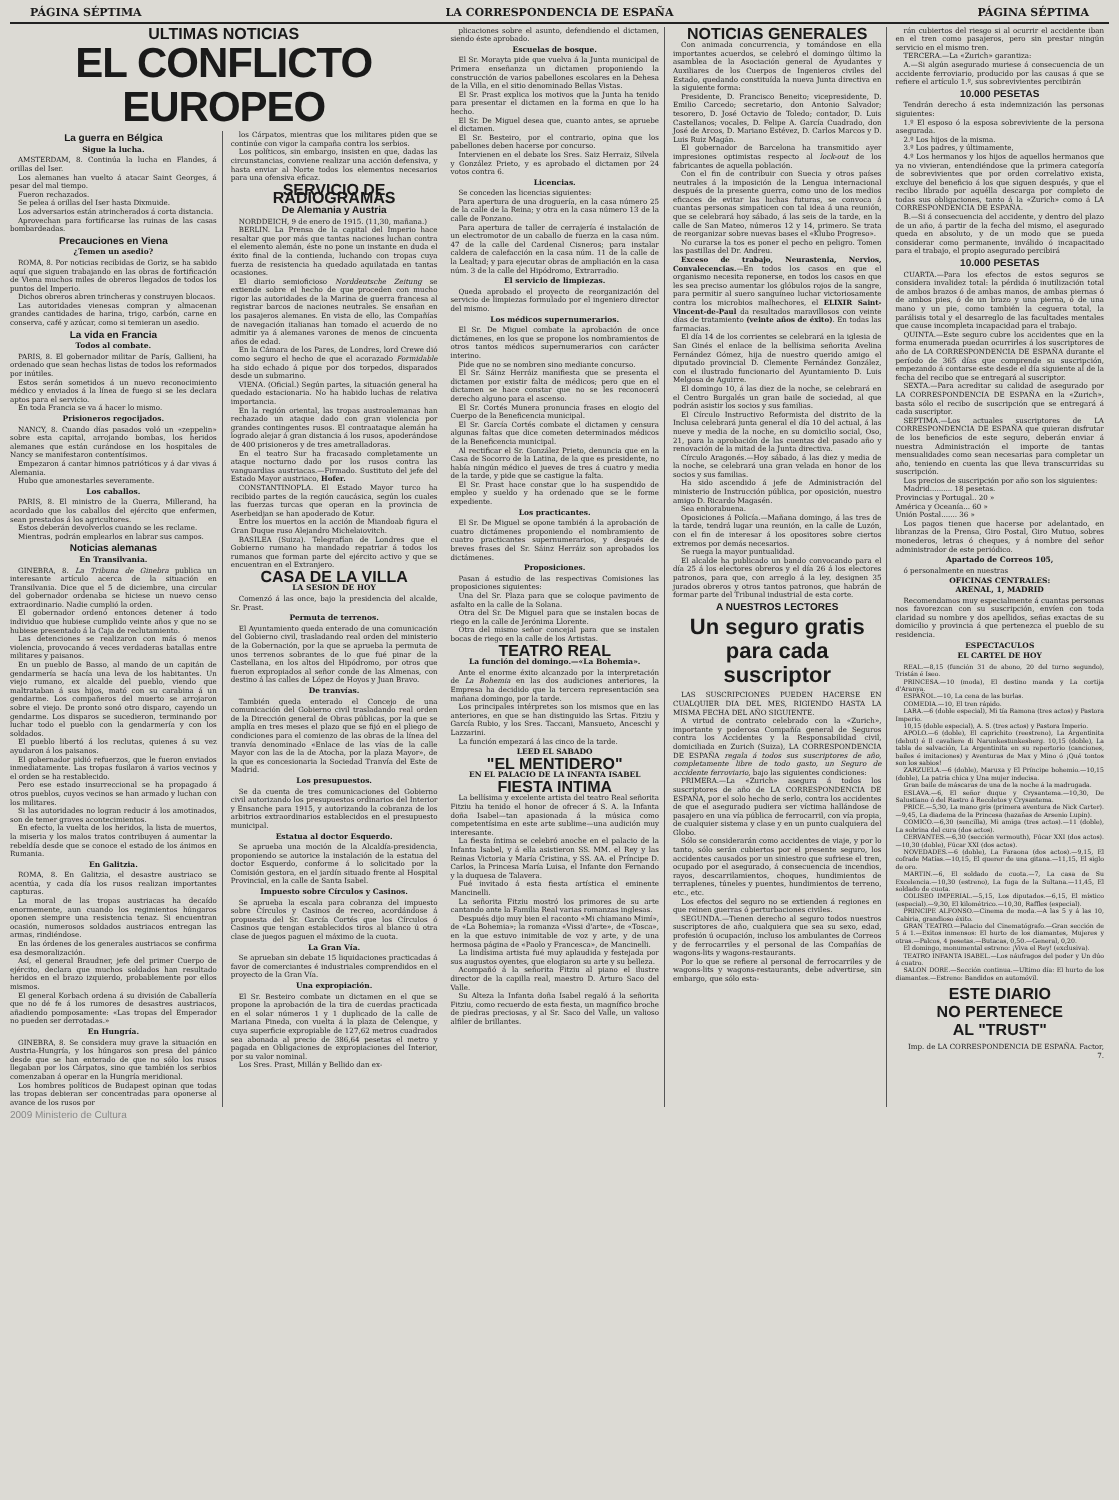PÁGINA SÉPTIMA LA CORRESPONDENCIA DE ESPAÑA PÁGINA SÉPTIMA
ULTIMAS NOTICIAS
EL CONFLICTO EUROPEO
La guerra en Bélgica
Sigue la lucha.
AMSTERDAM, 8. Continúa la lucha en Flandes, á orillas del Iser.
Los alemanes han vuelto á atacar Saint Georges, á pesar del mal tiempo.
Fueron rechazados.
Se pelea á orillas del Iser hasta Dixmuide.
Los adversarios están atrincherados á corta distancia.
Aprovechan para fortificarse las ruinas de las casas bombardeadas.
Precauciones en Viena
¿Temen un asedio?
ROMA, 8. Por noticias recibidas de Goriz, se ha sabido aquí que siguen trabajando en las obras de fortificación de Viena muchos miles de obreros llegados de todos los puntos del Imperio.
Dichos obreros abren trincheras y construyen blocaos.
Las autoridades vienesas compran y almacenan grandes cantidades de harina, trigo, carbón, carne en conserva, café y azúcar, como si temieran un asedio.
La vida en Francia
Todos al combate.
PARIS, 8. El gobernador militar de París, Gallieni, ha ordenado que sean hechas listas de todos los reformados por inútiles.
Estos serán sometidos á un nuevo reconocimiento médico y enviados á la línea de fuego si se les declara aptos para el servicio.
En toda Francia se va á hacer lo mismo.
Prisioneros regocijados.
NANCY, 8. Cuando días pasados voló un «zeppelin» sobre esta capital, arrojando bombas, los heridos alemanes que están curándose en los hospitales de Nancy se manifestaron contentísimos.
Empezaron á cantar himnos patrióticos y á dar vivas á Alemania.
Hubo que amonestarles severamente.
Los caballos.
PARIS, 8. El ministro de la Guerra, Millerand, ha acordado que los caballos del ejército que enfermen, sean prestados á los agricultores.
Estos deberán devolverlos cuando se les reclame.
Mientras, podrán emplearlos en labrar sus campos.
Noticias alemanas
En Transilvania.
GINEBRA, 8. La Tribuna de Ginebra publica un interesante artículo acerca de la situación en Transilvania. Dice que el 5 de diciembre, una circular del gobernador ordenaba se hiciese un nuevo censo extraordinario. Nadie cumplió la orden.
El gobernador ordenó entonces detener á todo individuo que hubiese cumplido veinte años y que no se hubiese presentado á la Caja de reclutamiento.
Las detenciones se realizaron con más ó menos violencia, provocando á veces verdaderas batallas entre militares y paisanos.
En un pueblo de Basso, al mando de un capitán de gendarmería se hacía una leva de los habitantes. Un viejo rumano, ex alcalde del pueblo, viendo que maltrataban á sus hijos, mató con su carabina á un gendarme. Los compañeros del muerto se arrojaron sobre el viejo. De pronto sonó otro disparo, cayendo un gendarme. Los disparos se sucedieron, terminando por luchar todo el pueblo con la gendarmería y con los soldados.
El pueblo libertó á los reclutas, quienes á su vez ayudaron á los paisanos.
El gobernador pidió refuerzos, que le fueron enviados inmediatamente. Las tropas fusilaron á varios vecinos y el orden se ha restablecido.
Pero ese estado insurreccional se ha propagado á otros pueblos, cuyos vecinos se han armado y luchan con los militares.
Si las autoridades no logran reducir á los amotinados, son de temer graves acontecimientos.
En efecto, la vuelta de los heridos, la lista de muertos, la miseria y los malos tratos contribuyen á aumentar la rebeldía desde que se conoce el estado de los ánimos en Rumania.
En Galitzia.
ROMA, 8. En Galitzia, el desastre austriaco se acentúa, y cada día los rusos realizan importantes capturas.
La moral de las tropas austriacas ha decaído enormemente, aun cuando los regimientos húngaros oponen siempre una resistencia tenaz. Si encuentran ocasión, numerosos soldados austriacos entregan las armas, rindiéndose.
En las órdenes de los generales austriacos se confirma esa desmoralización.
Así, el general Braudner, jefe del primer Cuerpo de ejército, declara que muchos soldados han resultado heridos en el brazo izquierdo, probablemente por ellos mismos.
El general Korbach ordena á su división de Caballería que no dé fe á los rumores de desastres austriacos, añadiendo pomposamente: «Las tropas del Emperador no pueden ser derrotadas.»
En Hungría.
GINEBRA, 8. Se considera muy grave la situación en Austria-Hungría, y los húngaros son presa del pánico desde que se han enterado de que no sólo los rusos llegaban por los Cárpatos, sino que también los serbios comenzaban á operar en la Hungría meridional.
Los hombres políticos de Budapest opinan que todas las tropas debieran ser concentradas para oponerse al avance de los rusos por
los Cárpatos, mientras que los militares piden que se continúe con vigor la campaña contra los serbios.
Los políticos, sin embargo, insisten en que, dadas las circunstancias, conviene realizar una acción defensiva, y hasta enviar al Norte todos los elementos necesarios para una ofensiva eficaz.
SERVICIO DE RADIOGRAMAS
De Alemania y Austria
NORDDEICH, 9 de enero de 1915. (11,30, mañana.)
BERLIN. La Prensa de la capital del Imperio hace resaltar que por más que tantas naciones luchan contra el elemento alemán, éste no pone un instante en duda el éxito final de la contienda, luchando con tropas cuya fuerza de resistencia ha quedado aquilatada en tantas ocasiones.
El diario semioficioso Norddeutsche Zeitung se extiende sobre el hecho de que proceden con mucho rigor las autoridades de la Marina de guerra francesa al registrar barcos de naciones neutrales. Se ensañan en los pasajeros alemanes. En vista de ello, las Compañías de navegación italianas han tomado el acuerdo de no admitir ya á alemanes varones de menos de cincuenta años de edad.
En la Cámara de los Pares, de Londres, lord Crewe dió como seguro el hecho de que el acorazado Formidable ha sido echado á pique por dos torpedos, disparados desde un submarino.
VIENA. (Oficial.) Según partes, la situación general ha quedado estacionaria. No ha habido luchas de relativa importancia.
En la región oriental, las tropas austroalemanas han rechazado un ataque dado con gran violencia por grandes contingentes rusos. El contraataque alemán ha logrado alejar á gran distancia á los rusos, apoderándose de 400 prisioneros y de tres ametralladoras.
En el teatro Sur ha fracasado completamente un ataque nocturno dado por los rusos contra las vanguardias austriacas.—Firmado. Sustituto del jefe del Estado Mayor austriaco, Hofer.
CONSTANTINOPLA. El Estado Mayor turco ha recibido partes de la región caucásica, según los cuales las fuerzas turcas que operan en la provincia de Aserbeidjan se han apoderado de Kotur.
Entre los muertos en la acción de Miandoab figura el Gran Duque ruso Alejandro Michelaiovitch.
BASILEA (Suiza). Telegrafían de Londres que el Gobierno rumano ha mandado repatriar á todos los rumanos que forman parte del ejército activo y que se encuentran en el Extranjero.
CASA DE LA VILLA
LA SESION DE HOY
Comenzó á las once, bajo la presidencia del alcalde, Sr. Prast.
Permuta de terrenos.
El Ayuntamiento queda enterado de una comunicación del Gobierno civil, trasladando real orden del ministerio de la Gobernación, por la que se aprueba la permuta de unos terrenos sobrantes de lo que fué pinar de la Castellana, en los altos del Hipódromo, por otros que fueron expropiados al señor conde de las Almenas, con destino á las calles de López de Hoyos y Juan Bravo.
De tranvías.
También queda enterado el Concejo de una comunicación del Gobierno civil trasladando real orden de la Dirección general de Obras públicas, por la que se amplía en tres meses el plazo que se fijó en el pliego de condiciones para el comienzo de las obras de la línea del tranvía denominado «Enlace de las vías de la calle Mayor con las de la de Atocha, por la plaza Mayor», de la que es concesionaria la Sociedad Tranvía del Este de Madrid.
Los presupuestos.
Se da cuenta de tres comunicaciones del Gobierno civil autorizando los presupuestos ordinarios del Interior y Ensanche para 1915, y autorizando la cobranza de los arbitrios extraordinarios establecidos en el presupuesto municipal.
Estatua al doctor Esquerdo.
Se aprueba una moción de la Alcaldía-presidencia, proponiendo se autorice la instalación de la estatua del doctor Esquerdo, conforme á lo solicitado por la Comisión gestora, en el jardín situado frente al Hospital Provincial, en la calle de Santa Isabel.
Impuesto sobre Círculos y Casinos.
Se aprueba la escala para cobranza del impuesto sobre Círculos y Casinos de recreo, acordándose á propuesta del Sr. García Cortés que los Círculos ó Casinos que tengan establecidos tiros al blanco ú otra clase de juegos paguen el máximo de la cuota.
La Gran Vía.
Se aprueban sin debate 15 liquidaciones practicadas á favor de comerciantes é industriales comprendidos en el proyecto de la Gran Vía.
Una expropiación.
El Sr. Besteiro combate un dictamen en el que se propone la aprobación de la tira de cuerdas practicada en el solar números 1 y 1 duplicado de la calle de Mariana Pineda, con vuelta á la plaza de Celenque, y cuya superficie expropiable de 127,62 metros cuadrados sea abonada al precio de 386,64 pesetas el metro y pagada en Obligaciones de expropiaciones del Interior, por su valor nominal.
Los Sres. Prast, Millán y Bellido dan ex-
plicaciones sobre el asunto, defendiendo el dictamen, siendo éste aprobado.
Escuelas de bosque.
El Sr. Morayta pide que vuelva á la Junta municipal de Primera enseñanza un dictamen proponiendo la construcción de varios pabellones escolares en la Dehesa de la Villa, en el sitio denominado Bellas Vistas.
El Sr. Prast explica los motivos que la Junta ha tenido para presentar el dictamen en la forma en que lo ha hecho.
El Sr. De Miguel desea que, cuanto antes, se apruebe el dictamen.
El Sr. Besteiro, por el contrario, opina que los pabellones deben hacerse por concurso.
Intervienen en el debate los Sres. Saiz Herraiz, Silvela y González Prieto, y es aprobado el dictamen por 24 votos contra 6.
Licencias.
Se conceden las licencias siguientes:
Para apertura de una droguería, en la casa número 25 de la calle de la Reina; y otra en la casa número 13 de la calle de Ponzano.
Para apertura de taller de cerrajería é instalación de un electromotor de un caballo de fuerza en la casa núm. 47 de la calle del Cardenal Cisneros; para instalar caldera de calefacción en la casa núm. 11 de la calle de la Lealtad; y para ejecutar obras de ampliación en la casa núm. 3 de la calle del Hipódromo, Extrarradio.
El servicio de limpiezas.
Queda aprobado el proyecto de reorganización del servicio de limpiezas formulado por el ingeniero director del mismo.
Los médicos supernumerarios.
El Sr. De Miguel combate la aprobación de once dictámenes, en los que se propone los nombramientos de otros tantos médicos supernumerarios con carácter interino.
Pide que no se nombren sino mediante concurso.
El Sr. Sáinz Herráiz manifiesta que se presenta el dictamen por existir falta de médicos; pero que en el dictamen se hace constar que no se les reconocerá derecho alguno para el ascenso.
El Sr. Cortés Munera pronuncia frases en elogio del Cuerpo de la Beneficencia municipal.
El Sr. García Cortés combate el dictamen y censura algunas faltas que dice cometen determinados médicos de la Beneficencia municipal.
Al rectificar el Sr. González Prieto, denuncia que en la Casa de Socorro de la Latina, de la que es presidente, no había ningún médico el jueves de tres á cuatro y media de la tarde, y pide que se castigue la falta.
El Sr. Prast hace constar que lo ha suspendido de empleo y sueldo y ha ordenado que se le forme expediente.
Los practicantes.
El Sr. De Miguel se opone también á la aprobación de cuatro dictámenes proponiendo el nombramiento de cuatro practicantes supernumerarios, y después de breves frases del Sr. Sáinz Herráiz son aprobados los dictámenes.
Proposiciones.
Pasan á estudio de las respectivas Comisiones las proposiciones siguientes:
Una del Sr. Plaza para que se coloque pavimento de asfalto en la calle de la Solana.
Otra del Sr. De Miguel para que se instalen bocas de riego en la calle de Jerónima Llorente.
Otra del mismo señor concejal para que se instalen bocas de riego en la calle de los Artistas.
TEATRO REAL
La función del domingo.—«La Bohemia».
Ante el enorme éxito alcanzado por la interpretación de La Bohemia en las dos audiciones anteriores, la Empresa ha decidido que la tercera representación sea mañana domingo, por la tarde.
Los principales intérpretes son los mismos que en las anteriores, en que se han distinguido las Srtas. Fitziu y García Rubio, y los Sres. Taccani, Mansueto, Anceschi y Lazzarini.
La función empezará á las cinco de la tarde.
LEED EL SABADO
"EL MENTIDERO"
EN EL PALACIO DE LA INFANTA ISABEL
FIESTA INTIMA
La bellísima y excelente artista del teatro Real señorita Fitziu ha tenido el honor de ofrecer á S. A. la Infanta doña Isabel—tan apasionada á la música como competentísima en este arte sublime—una audición muy interesante.
La fiesta íntima se celebró anoche en el palacio de la Infanta Isabel, y á ella asistieron SS. MM. el Rey y las Reinas Victoria y María Cristina, y SS. AA. el Príncipe D. Carlos, la Princesa María Luisa, el Infante don Fernando y la duquesa de Talavera.
Fué invitado á esta fiesta artística el eminente Mancinelli.
La señorita Fitziu mostró los primores de su arte cantando ante la Familia Real varias romanzas inglesas.
Después dijo muy bien el raconto «Mi chiamano Mimí», de «La Bohemia»; la romanza «Vissi d'arte», de «Tosca», en la que estuvo inimitable de voz y arte, y de una hermosa página de «Paolo y Francesca», de Mancinelli.
La lindísima artista fué muy aplaudida y festejada por sus augustos oyentes, que elogiaron su arte y su belleza.
Acompañó á la señorita Fitziu al piano el ilustre director de la capilla real, maestro D. Arturo Saco del Valle.
Su Alteza la Infanta doña Isabel regaló á la señorita Fitziu, como recuerdo de esta fiesta, un magnífico broche de piedras preciosas, y al Sr. Saco del Valle, un valioso alfiler de brillantes.
NOTICIAS GENERALES
Con animada concurrencia, y tomándose en ella importantes acuerdos, se celebró el domingo último la asamblea de la Asociación general de Ayudantes y Auxiliares de los Cuerpos de Ingenieros civiles del Estado, quedando constituída la nueva Junta directiva en la siguiente forma:
Presidente, D. Francisco Beneito; vicepresidente, D. Emilio Carcedo; secretario, don Antonio Salvador; tesorero, D. José Octavio de Toledo; contador, D. Luis Castellanos; vocales, D. Felipe A. García Cuadrado, don José de Arcos, D. Mariano Estévez, D. Carlos Marcos y D. Luis Ruiz Magán.
El gobernador de Barcelona ha transmitido ayer impresiones optimistas respecto al lock-out de los fabricantes de aquella población.
Con el fin de contribuir con Suecia y otros países neutrales á la imposición de la Lengua internacional después de la presente guerra, como uno de los medios eficaces de evitar las luchas futuras, se convoca á cuantas personas simpaticen con tal idea á una reunión, que se celebrará hoy sábado, á las seis de la tarde, en la calle de San Mateo, números 12 y 14, primero. Se trata de reorganizar sobre nuevas bases el «Klubo Progreso».
No curarse la tos es poner el pecho en peligro. Tomen las pastillas del Dr. Andreu.
Exceso de trabajo, Neurastenia, Nervios, Convalecencias.—En todos los casos en que el organismo necesita reponerse, en todos los casos en que les sea preciso aumentar los glóbulos rojos de la sangre, para permitir al suero sanguíneo luchar victoriosamente contra los microbios malhechores, el ELIXIR Saint-Vincent-de-Paul da resultados maravillosos con veinte días de tratamiento (veinte años de éxito). En todas las farmacias.
El día 14 de los corrientes se celebrará en la iglesia de San Ginés el enlace de la bellísima señorita Avelina Fernández Gómez, hija de nuestro querido amigo el diputado provincial D. Clemente Fernández González, con el ilustrado funcionario del Ayuntamiento D. Luis Melgosa de Aguirre.
El domingo 10, á las diez de la noche, se celebrará en el Centro Burgalés un gran baile de sociedad, al que podrán asistir los socios y sus familias.
El Círculo Instructivo Reformista del distrito de la Inclusa celebrará junta general el día 10 del actual, á las nueve y media de la noche, en su domicilio social, Oso, 21, para la aprobación de las cuentas del pasado año y renovación de la mitad de la Junta directiva.
Círculo Aragonés.—Hoy sábado, á las diez y media de la noche, se celebrará una gran velada en honor de los socios y sus familias.
Ha sido ascendido á jefe de Administración del ministerio de Instrucción pública, por oposición, nuestro amigo D. Ricardo Magasén.
Sea enhorabuena.
Oposiciones á Policía.—Mañana domingo, á las tres de la tarde, tendrá lugar una reunión, en la calle de Luzón, con el fin de interesar á los opositores sobre ciertos extremos por demás necesarios.
Se ruega la mayor puntualidad.
El alcalde ha publicado un bando convocando para el día 25 á los electores obreros y el día 26 á los electores patronos, para que, con arreglo á la ley, designen 35 jurados obreros y otros tantos patronos, que habrán de formar parte del Tribunal industrial de esta corte.
A NUESTROS LECTORES
Un seguro gratis
para cada suscriptor
LAS SUSCRIPCIONES PUEDEN HACERSE EN CUALQUIER DIA DEL MES, RIGIENDO HASTA LA MISMA FECHA DEL AÑO SIGUIENTE.
A virtud de contrato celebrado con la «Zurich», importante y poderosa Compañía general de Seguros contra los Accidentes y la Responsabilidad civil, domiciliada en Zurich (Suiza), LA CORRESPONDENCIA DE ESPAÑA regala á todos sus suscriptores de año, completamente libre de todo gasto, un Seguro de accidente ferroviario, bajo las siguientes condiciones:
PRIMERA.—La «Zurich» asegura á todos los suscriptores de año de LA CORRESPONDENCIA DE ESPAÑA, por el solo hecho de serlo, contra los accidentes de que el asegurado pudiera ser víctima hallándose de pasajero en una vía pública de ferrocarril, con vía propia, de cualquier sistema y clase y en un punto cualquiera del Globo.
Sólo se considerarán como accidentes de viaje, y por lo tanto, sólo serán cubiertos por el presente seguro, los accidentes causados por un siniestro que sufriese el tren, ocupado por el asegurado, á consecuencia de incendios, rayos, descarrilamientos, choques, hundimientos de terraplenes, túneles y puentes, hundimientos de terreno, etc., etc.
Los efectos del seguro no se extienden á regiones en que reinen guerras ó perturbaciones civiles.
SEGUNDA.—Tienen derecho al seguro todos nuestros suscriptores de año, cualquiera que sea su sexo, edad, profesión ú ocupación, incluso los ambulantes de Correos y de ferrocarriles y el personal de las Compañías de wagons-lits y wagons-restaurants.
Por lo que se refiere al personal de ferrocarriles y de wagons-lits y wagons-restaurants, debe advertirse, sin embargo, que sólo esta-
rán cubiertos del riesgo si al ocurrir el accidente iban en el tren como pasajeros, pero sin prestar ningún servicio en el mismo tren.
TERCERA.—La «Zurich» garantiza:
A.—Si algún asegurado muriese á consecuencia de un accidente ferroviario, producido por las causas á que se refiere el artículo 1.º, sus sobrevivientes percibirán
10.000 PESETAS
Tendrán derecho á esta indemnización las personas siguientes:
1.º El esposo ó la esposa sobreviviente de la persona asegurada.
2.º Los hijos de la misma.
3.º Los padres, y últimamente,
4.º Los hermanos y los hijos de aquellos hermanos que ya no vivieran, entendiéndose que la primera categoría de sobrevivientes que por orden correlativo exista, excluye del beneficio á los que siguen después, y que el recibo librado por aquélla descarga por completo de todas sus obligaciones, tanto á la «Zurich» como á LA CORRESPONDENCIA DE ESPAÑA.
B.—Si á consecuencia del accidente, y dentro del plazo de un año, á partir de la fecha del mismo, el asegurado queda en absoluto, y de un modo que se pueda considerar como permanente, inválido ó incapacitado para el trabajo, el propio asegurado percibirá
10.000 PESETAS
CUARTA.—Para los efectos de estos seguros se considera invalidez total: la pérdida ó inutilización total de ambos brazos ó de ambas manos, de ambas piernas ó de ambos pies, ó de un brazo y una pierna, ó de una mano y un pie, como también la ceguera total, la parálisis total y el desarreglo de las facultades mentales que cause incompleta incapacidad para el trabajo.
QUINTA.—Este seguro cubre los accidentes que en la forma enumerada puedan ocurrirles á los suscriptores de año de LA CORRESPONDENCIA DE ESPAÑA durante el período de 365 días que comprende su suscripción, empezando á contarse este desde el día siguiente al de la fecha del recibo que se entregará al suscriptor.
SEXTA.—Para acreditar su calidad de asegurado por LA CORRESPONDENCIA DE ESPAÑA en la «Zurich», basta sólo el recibo de suscripción que se entregará á cada suscriptor.
SEPTIMA.—Los actuales suscriptores de LA CORRESPONDENCIA DE ESPAÑA que quieran disfrutar de los beneficios de este seguro, deberán enviar á nuestra Administración el importe de tantas mensualidades como sean necesarias para completar un año, teniendo en cuenta las que lleva transcurridas su suscripción.
Los precios de suscripción por año son los siguientes:
Madrid.......... 18 pesetas.
Provincias y Portugal.. 20 »
América y Oceanía... 60 »
Unión Postal....... 36 »
Los pagos tienen que hacerse por adelantado, en libranzas de la Prensa, Giro Postal, Giro Mutuo, sobres monederos, letras ó cheques, y á nombre del señor administrador de este periódico.
Apartado de Correos 105,
ó personalmente en nuestras
OFICINAS CENTRALES:
ARENAL, 1, MADRID
Recomendamos muy especialmente á cuantas personas nos favorezcan con su suscripción, envíen con toda claridad su nombre y dos apellidos, señas exactas de su domicilio y provincia á que pertenezca el pueblo de su residencia.
ESPECTACULOS
EL CARTEL DE HOY
REAL.—8,15 (función 31 de abono, 20 del turno segundo), Tristán é Iseo.
PRINCESA.—10 (moda), El destino manda y La cortija d'Aranya.
ESPAÑOL.—10, La cena de las burlas.
COMEDIA.—10, El tren rápido.
LARA.—6 (doble especial), Mi tía Ramona (tres actos) y Pastora Imperio.
10,15 (doble especial), A. S. (tres actos) y Pastora Imperio.
APOLO.—6 (doble), El caprichito (reestreno), La Argentinita (debut) é Il cavaliere di Narunkestunkesberg. 10,15 (doble), La tabla de salvación, La Argentinita en su repertorio (canciones, bailes é imitaciones) y Aventuras de Max y Mino ó ¡Qué tontos son los sabios!
ZARZUELA.—6 (doble), Maruxa y El Príncipe bohemio.—10,15 (doble), La patria chica y Una mujer indecisa.
Gran baile de máscaras de una de la noche á la madrugada.
ESLAVA.—6, El señor duque y Crysantema.—10,30, De Salustiano ó del Rastro á Recoletos y Crysantema.
PRICE.—5,30, La mano gris (primera aventura de Nick Carter).—9,45, La diadema de la Princesa (hazañas de Arsenio Lupin).
COMICO.—6,30 (sencilla), Mi amiga (tres actos).—11 (doble), La sobrina del cura (dos actos).
CERVANTES.—6,30 (sección vermouth), Fúcar XXI (dos actos).—10,30 (doble), Fúcar XXI (dos actos).
NOVEDADES.—6 (doble), La Faraona (dos actos).—9,15, El cofrade Matías.—10,15, El querer de una gitana.—11,15, El siglo de oro.
MARTIN.—6, El soldado de cuota.—7, La casa de Su Excelencia.—10,30 (estreno), La fuga de la Sultana.—11,45, El soldado de cuota.
COLISEO IMPERIAL.—5,15, Los diputados.—6,15, El místico (especial).—9,30, El kilométrico.—10,30, Raffles (especial).
PRINCIPE ALFONSO.—Cinema de moda.—A las 5 y á las 10, Cabiria, grandioso éxito.
GRAN TEATRO.—Palacio del Cinematógrafo.—Gran sección de 5 á 1.—Exitos inmensos: El hurto de los diamantes, Mujeres y otras.—Palcos, 4 pesetas.—Butacas, 0,50.—General, 0,20.
El domingo, monumental estreno: ¡Viva el Rey! (exclusiva).
TEATRO INFANTA ISABEL.—Los náufragos del poder y Un dúo á cuatro.
SALON DORE.—Sección continua.—Ultimo día: El hurto de los diamantes.—Estreno: Bandidos en automóvil.
ESTE DIARIO
NO PERTENECE
AL "TRUST"
Imp. de LA CORRESPONDENCIA DE ESPAÑA. Factor, 7.
2009 Ministerio de Cultura